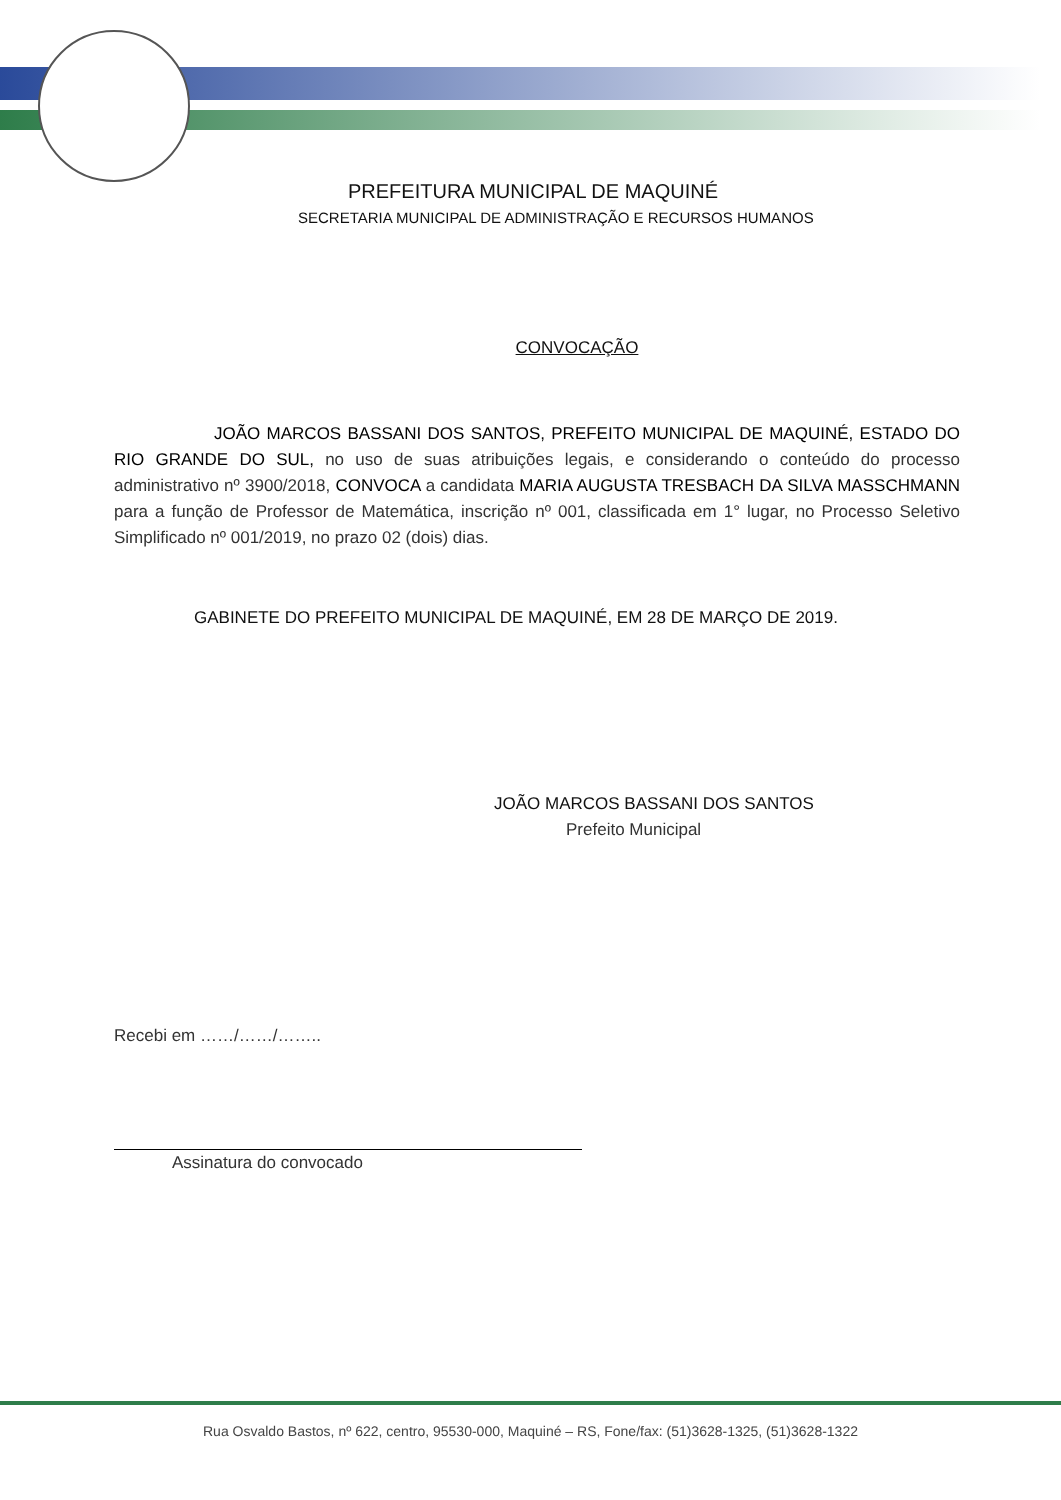PREFEITURA MUNICIPAL DE MAQUINÉ
SECRETARIA MUNICIPAL DE ADMINISTRAÇÃO E RECURSOS HUMANOS
CONVOCAÇÃO
JOÃO MARCOS BASSANI DOS SANTOS, PREFEITO MUNICIPAL DE MAQUINÉ, ESTADO DO RIO GRANDE DO SUL, no uso de suas atribuições legais, e considerando o conteúdo do processo administrativo nº 3900/2018, CONVOCA a candidata MARIA AUGUSTA TRESBACH DA SILVA MASSCHMANN para a função de Professor de Matemática, inscrição nº 001, classificada em 1° lugar, no Processo Seletivo Simplificado nº 001/2019, no prazo 02 (dois) dias.
GABINETE DO PREFEITO MUNICIPAL DE MAQUINÉ, EM 28 DE MARÇO DE 2019.
JOÃO MARCOS BASSANI DOS SANTOS
Prefeito Municipal
Recebi em ……/……/……..
Assinatura do convocado
Rua Osvaldo Bastos, nº 622, centro, 95530-000, Maquiné – RS, Fone/fax: (51)3628-1325, (51)3628-1322